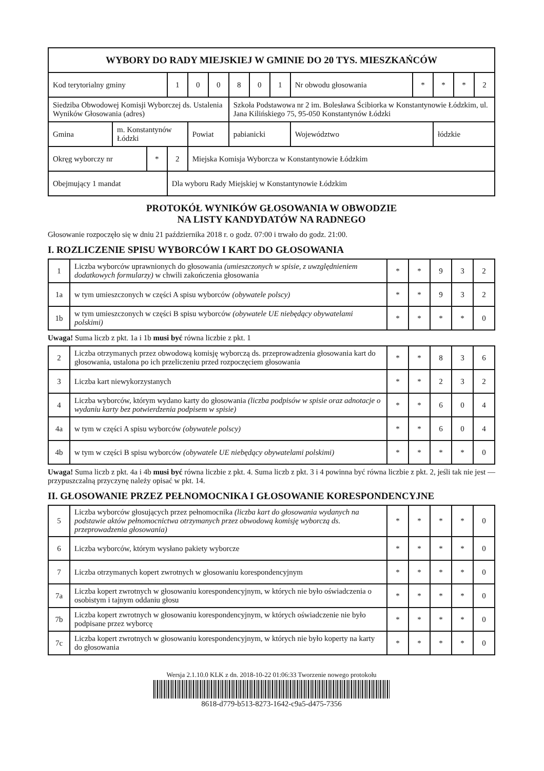| WYBORY DO RADY MIEJSKIEJ W GMINIE DO 20 TYS. MIESZKAŃCÓW | | | | | | | | | | | | | | |
| --- | --- | --- | --- | --- | --- | --- | --- | --- | --- | --- | --- | --- | --- | --- |
| Kod terytorialny gminy | | | 1 | 0 | 0 | 8 | 0 | 1 | Nr obwodu głosowania | | * | * | * | 2 |
| Siedziba Obwodowej Komisji Wyborczej ds. Ustalenia Wyników Głosowania (adres) | | | | | | Szkoła Podstawowa nr 2 im. Bolesława Ścibiorka w Konstantynowie Łódzkim, ul. Jana Kilińskiego 75, 95-050 Konstantynów Łódzki | | | | | | | | |
| Gmina | m. Konstantynów Łódzki | | | Powiat | | pabianicki | | | | Województwo | | łódzkie | | |
| Okręg wyborczy nr | | * | 2 | Miejska Komisja Wyborcza w Konstantynowie Łódzkim | | | | | | | | | | |
| Obejmujący 1 mandat | | | Dla wyboru Rady Miejskiej w Konstantynowie Łódzkim | | | | | | | | | | | |
PROTOKÓŁ WYNIKÓW GŁOSOWANIA W OBWODZIE
NA LISTY KANDYDATÓW NA RADNEGO
Głosowanie rozpoczęło się w dniu 21 października 2018 r. o godz. 07:00 i trwało do godz. 21:00.
I. ROZLICZENIE SPISU WYBORCÓW I KART DO GŁOSOWANIA
| 1 | Liczba wyborców uprawnionych do głosowania (umieszczonych w spisie, z uwzględnieniem dodatkowych formularzy) w chwili zakończenia głosowania | * | * | 9 | 3 | 2 |
| 1a | w tym umieszczonych w części A spisu wyborców (obywatele polscy) | * | * | 9 | 3 | 2 |
| 1b | w tym umieszczonych w części B spisu wyborców (obywatele UE niebędący obywatelami polskimi) | * | * | * | * | 0 |
Uwaga! Suma liczb z pkt. 1a i 1b musi być równa liczbie z pkt. 1
| 2 | Liczba otrzymanych przez obwodową komisję wyborczą ds. przeprowadzenia głosowania kart do głosowania, ustalona po ich przeliczeniu przed rozpoczęciem głosowania | * | * | 8 | 3 | 6 |
| 3 | Liczba kart niewykorzystanych | * | * | 2 | 3 | 2 |
| 4 | Liczba wyborców, którym wydano karty do głosowania (liczba podpisów w spisie oraz adnotacje o wydaniu karty bez potwierdzenia podpisem w spisie) | * | * | 6 | 0 | 4 |
| 4a | w tym w części A spisu wyborców (obywatele polscy) | * | * | 6 | 0 | 4 |
| 4b | w tym w części B spisu wyborców (obywatele UE niebędący obywatelami polskimi) | * | * | * | * | 0 |
Uwaga! Suma liczb z pkt. 4a i 4b musi być równa liczbie z pkt. 4. Suma liczb z pkt. 3 i 4 powinna być równa liczbie z pkt. 2, jeśli tak nie jest — przypuszczalną przyczynę należy opisać w pkt. 14.
II. GŁOSOWANIE PRZEZ PEŁNOMOCNIKA I GŁOSOWANIE KORESPONDENCYJNE
| 5 | Liczba wyborców głosujących przez pełnomocnika (liczba kart do głosowania wydanych na podstawie aktów pełnomocnictwa otrzymanych przez obwodową komisję wyborczą ds. przeprowadzenia głosowania) | * | * | * | * | 0 |
| 6 | Liczba wyborców, którym wysłano pakiety wyborcze | * | * | * | * | 0 |
| 7 | Liczba otrzymanych kopert zwrotnych w głosowaniu korespondencyjnym | * | * | * | * | 0 |
| 7a | Liczba kopert zwrotnych w głosowaniu korespondencyjnym, w których nie było oświadczenia o osobistym i tajnym oddaniu głosu | * | * | * | * | 0 |
| 7b | Liczba kopert zwrotnych w głosowaniu korespondencyjnym, w których oświadczenie nie było podpisane przez wyborcę | * | * | * | * | 0 |
| 7c | Liczba kopert zwrotnych w głosowaniu korespondencyjnym, w których nie było koperty na karty do głosowania | * | * | * | * | 0 |
Wersja 2.1.10.0 KLK z dn. 2018-10-22 01:06:33 Tworzenie nowego protokołu
8618-d779-b513-8273-1642-c9a5-d475-7356